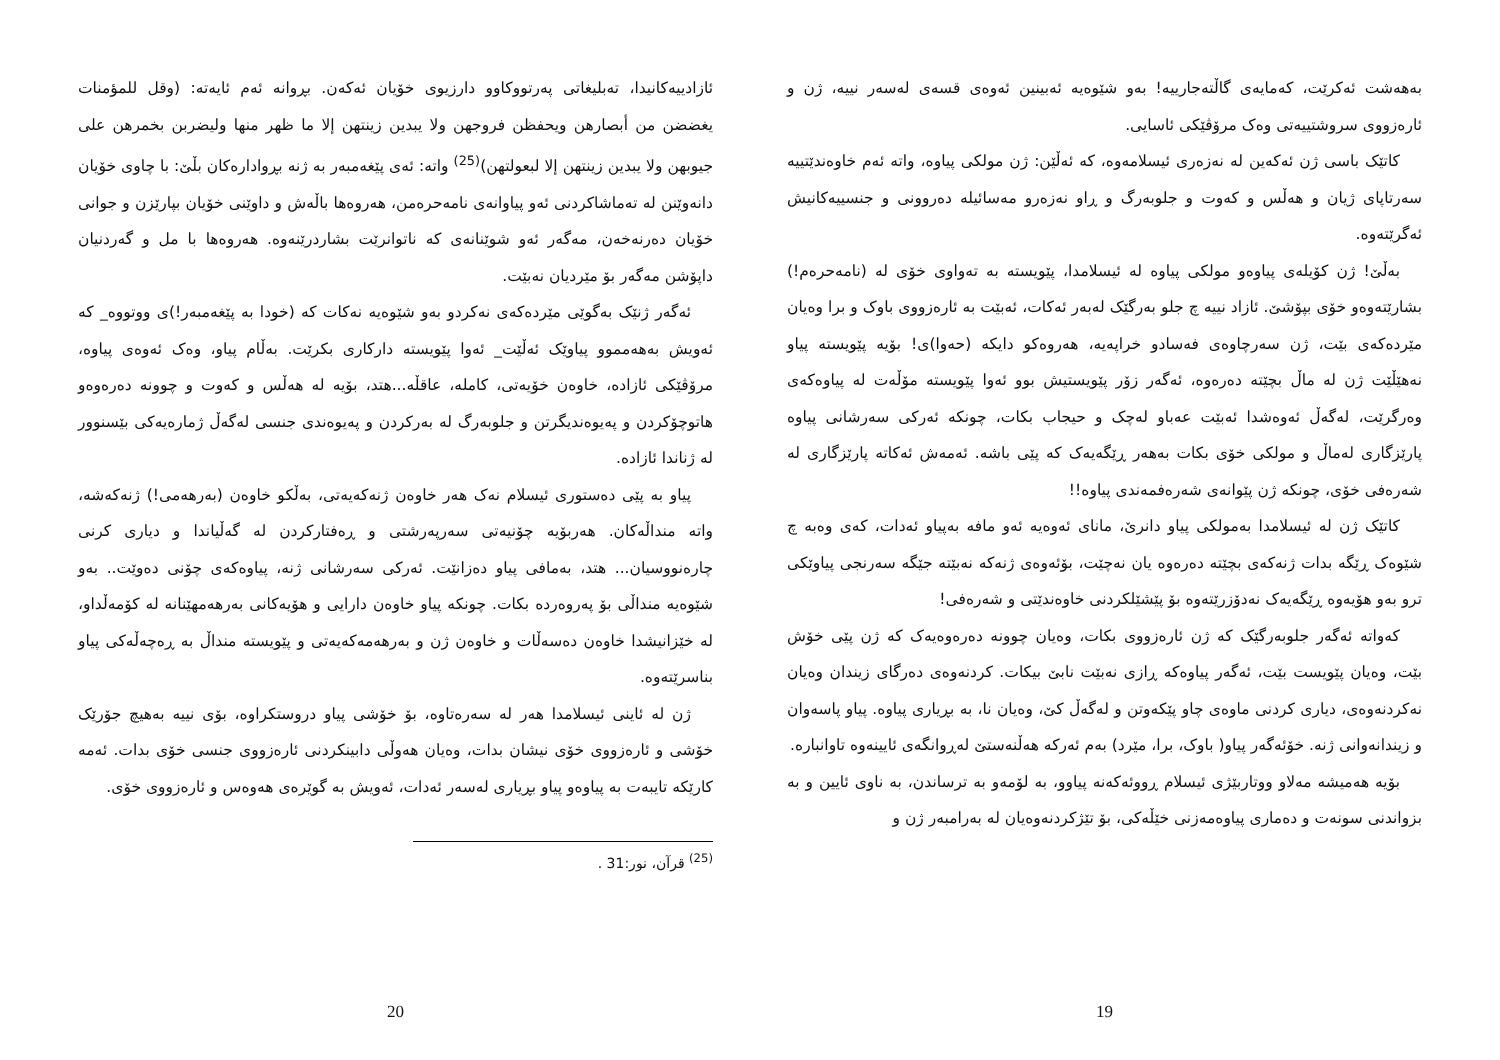بەهەشت ئەکرێت، کەمایەی گاڵتەجارییە! بەو شێوەیە ئەبینین ئەوەی قسەی لەسەر نییە، ژن و ئارەزووی سروشتییەتی وەک مرۆڤێکی ئاسایی.
کاتێک باسی ژن ئەکەین لە نەزەری ئیسلامەوە، کە ئەڵێن: ژن مولکی پیاوە، واتە ئەم خاوەندێتییە سەرتاپای ژیان و هەڵس و کەوت و جلوبەرگ و ڕاو نەزەرو مەسائیلە دەروونی و جنسییەکانیش ئەگرێتەوە.
بەڵێ! ژن کۆیلەی پیاوەو مولکی پیاوە لە ئیسلامدا، پێویستە بە تەواوی خۆی لە (نامەحرەم!) بشارێتەوەو خۆی بپۆشێ. ئازاد نییە چ جلو بەرگێک لەبەر ئەکات، ئەبێت بە ئارەزووی باوک و برا وەیان مێردەکەی بێت، ژن سەرچاوەی فەسادو خراپەیە، هەروەکو دایکە (حەوا)ی! بۆیە پێویستە پیاو نەهێڵێت ژن لە ماڵ بچێتە دەرەوە، ئەگەر زۆر پێویستیش بوو ئەوا پێویستە مۆڵەت لە پیاوەکەی وەرگرێت، لەگەڵ ئەوەشدا ئەبێت عەباو لەچک و حیجاب بکات، چونکە ئەرکی سەرشانی پیاوە پارێزگاری لەماڵ و مولکی خۆی بکات بەهەر ڕێگەیەک کە پێی باشە. ئەمەش ئەکاتە پارێزگاری لە شەرەفی خۆی، چونکە ژن پێوانەی شەرەفمەندی پیاوە!!
کاتێک ژن لە ئیسلامدا بەمولکی پیاو دانرێ، مانای ئەوەیە ئەو مافە بەپیاو ئەدات، کەی وەبە چ شێوەک ڕێگە بدات ژنەکەی بچێتە دەرەوە یان نەچێت، بۆئەوەی ژنەکە نەبێتە جێگە سەرنجی پیاوێکی ترو بەو هۆیەوە ڕێگەیەک نەدۆزرێتەوە بۆ پێشێلکردنی خاوەندێتی و شەرەفی!
کەواتە ئەگەر جلوبەرگێک کە ژن ئارەزووی بکات، وەیان چوونە دەرەوەیەک کە ژن پێی خۆش بێت، وەیان پێویست بێت، ئەگەر پیاوەکە ڕازی نەبێت نابێ بیکات. کردنەوەی دەرگای زیندان وەیان نەکردنەوەی، دیاری کردنی ماوەی چاو پێکەوتن و لەگەڵ کێ، وەیان نا، بە بڕیاری پیاوە. پیاو پاسەوان و زیندانەوانی ژنە. خۆئەگەر پیاو( باوک، برا، مێرد) بەم ئەرکە هەڵنەستێ لەڕوانگەی ئایینەوە تاوانبارە.
بۆیە هەمیشە مەلاو ووتاربێژی ئیسلام ڕووئەکەنە پیاوو، بە لۆمەو بە ترساندن، بە ناوی ئایین و بە بزواندنی سونەت و دەماری پیاوەمەزنی خێڵەکی، بۆ تێژکردنەوەیان لە بەرامبەر ژن و
19
ئازادییەکانیدا، تەبلیغاتی پەرتووکاوو دارزیوی خۆیان ئەکەن. بڕوانە ئەم ئایەتە: (وقل للمؤمنات يغضضن من أبصارهن ويحفظن فروجهن ولا يبدين زينتهن إلا ما ظهر منها وليضربن بخمرهن على جيوبهن ولا يبدين زينتهن إلا لبعولتهن)<sup>(25)</sup> واتە: ئەی پێغەمبەر بە ژنە بڕوادارەکان بڵێ: با چاوی خۆیان دانەوێنن لە تەماشاکردنی ئەو پیاوانەی نامەحرەمن، هەروەها باڵەش و داوێنی خۆیان بپارێزن و جوانی خۆیان دەرنەخەن، مەگەر ئەو شوێنانەی کە ناتوانرێت بشاردرێنەوە. هەروەها با مل و گەردنیان داپۆشن مەگەر بۆ مێردیان نەبێت.
ئەگەر ژنێک بەگوێی مێردەکەی نەکردو بەو شێوەیە نەکات کە (خودا بە پێغەمبەر!)ی ووتووە_ کە ئەویش بەهەمموو پیاوێک ئەڵێت_ ئەوا پێویستە دارکاری بکرێت. بەڵام پیاو، وەک ئەوەی پیاوە، مرۆڤێکی ئازادە، خاوەن خۆیەتی، کاملە، عاقڵە...هتد، بۆیە لە هەڵس و کەوت و چوونە دەرەوەو هاتوچۆکردن و پەیوەندیگرتن و جلوبەرگ لە بەرکردن و پەیوەندی جنسی لەگەڵ ژمارەیەکی بێسنوور لە ژناندا ئازادە.
پیاو بە پێی دەستوری ئیسلام نەک هەر خاوەن ژنەکەیەتی، بەڵکو خاوەن (بەرهەمی!) ژنەکەشە، واتە منداڵەکان. هەربۆیە چۆنیەتی سەرپەرشتی و ڕەفتارکردن لە گەڵیاندا و دیاری کرنی چارەنووسیان... هتد، بەمافی پیاو دەزانێت. ئەرکی سەرشانی ژنە، پیاوەکەی چۆنی دەوێت.. بەو شێوەیە منداڵی بۆ پەروەردە بکات. چونکە پیاو خاوەن دارایی و هۆیەکانی بەرهەمهێنانە لە کۆمەڵداو، لە خێزانیشدا خاوەن دەسەڵات و خاوەن ژن و بەرهەمەکەیەتی و پێویستە منداڵ بە ڕەچەڵەکی پیاو بناسرێتەوە.
ژن لە ئاینی ئیسلامدا هەر لە سەرەتاوە، بۆ خۆشی پیاو دروستکراوە، بۆی نییە بەهیچ جۆرێک خۆشی و ئارەزووی خۆی نیشان بدات، وەیان هەوڵی دابینکردنی ئارەزووی جنسی خۆی بدات. ئەمە کارێکە تایبەت بە پیاوەو پیاو بڕیاری لەسەر ئەدات، ئەویش بە گوێرەی هەوەس و ئارەزووی خۆی.
<sup>(25)</sup> قرآن، نور:31 .
20